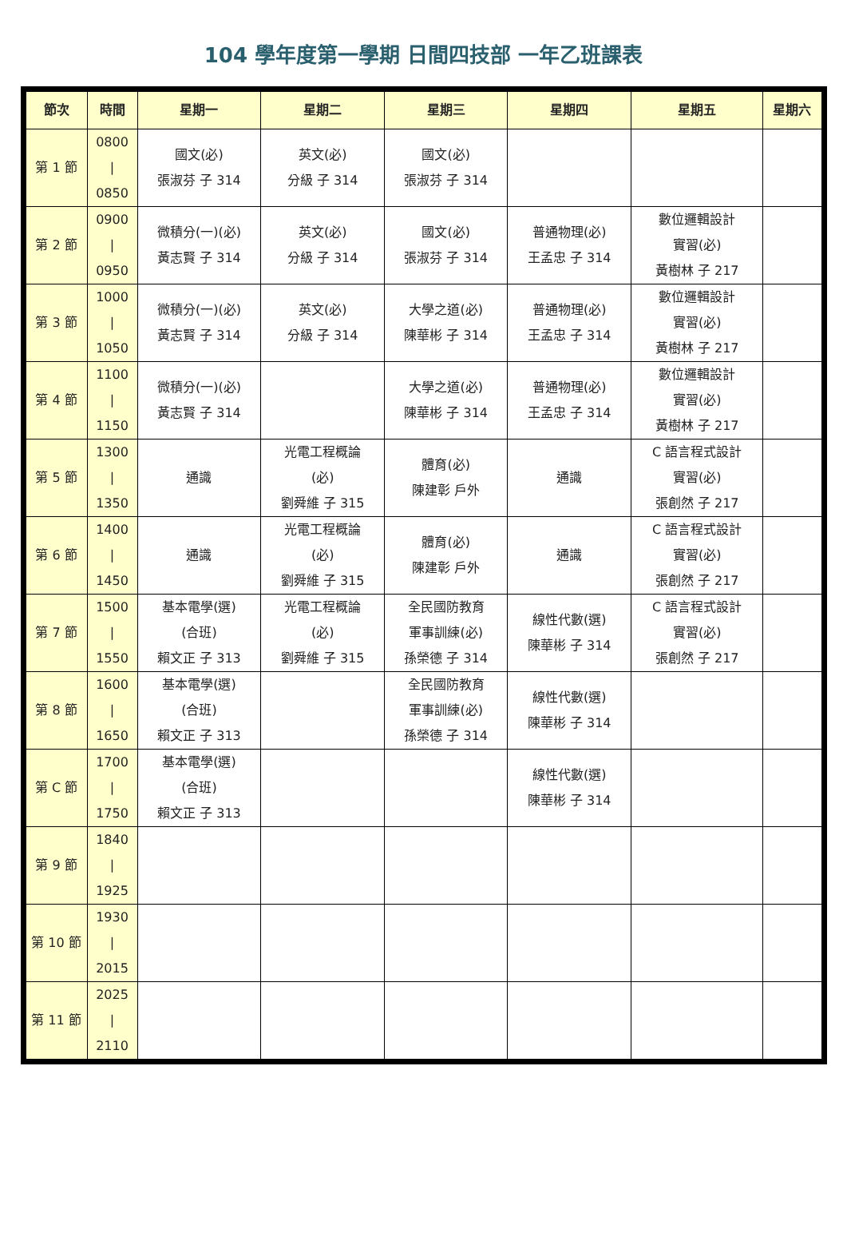104 學年度第一學期 日間四技部 一年乙班課表
| 節次 | 時間 | 星期一 | 星期二 | 星期三 | 星期四 | 星期五 | 星期六 |
| --- | --- | --- | --- | --- | --- | --- | --- |
| 第 1 節 | 0800 / 0850 | 國文(必) 張淑芬 子 314 | 英文(必) 分級 子 314 | 國文(必) 張淑芬 子 314 | | | |
| 第 2 節 | 0900 / 0950 | 微積分(一)(必) 黃志賢 子 314 | 英文(必) 分級 子 314 | 國文(必) 張淑芬 子 314 | 普通物理(必) 王孟忠 子 314 | 數位邏輯設計 實習(必) 黃樹林 子 217 | |
| 第 3 節 | 1000 / 1050 | 微積分(一)(必) 黃志賢 子 314 | 英文(必) 分級 子 314 | 大學之道(必) 陳華彬 子 314 | 普通物理(必) 王孟忠 子 314 | 數位邏輯設計 實習(必) 黃樹林 子 217 | |
| 第 4 節 | 1100 / 1150 | 微積分(一)(必) 黃志賢 子 314 | | 大學之道(必) 陳華彬 子 314 | 普通物理(必) 王孟忠 子 314 | 數位邏輯設計 實習(必) 黃樹林 子 217 | |
| 第 5 節 | 1300 / 1350 | 通識 | 光電工程概論 (必) 劉舜維 子 315 | 體育(必) 陳建彰 戶外 | 通識 | C 語言程式設計 實習(必) 張創然 子 217 | |
| 第 6 節 | 1400 / 1450 | 通識 | 光電工程概論 (必) 劉舜維 子 315 | 體育(必) 陳建彰 戶外 | 通識 | C 語言程式設計 實習(必) 張創然 子 217 | |
| 第 7 節 | 1500 / 1550 | 基本電學(選) (合班) 賴文正 子 313 | 光電工程概論 (必) 劉舜維 子 315 | 全民國防教育 軍事訓練(必) 孫榮德 子 314 | 線性代數(選) 陳華彬 子 314 | C 語言程式設計 實習(必) 張創然 子 217 | |
| 第 8 節 | 1600 / 1650 | 基本電學(選) (合班) 賴文正 子 313 | | 全民國防教育 軍事訓練(必) 孫榮德 子 314 | 線性代數(選) 陳華彬 子 314 | | |
| 第 C 節 | 1700 / 1750 | 基本電學(選) (合班) 賴文正 子 313 | | | 線性代數(選) 陳華彬 子 314 | | |
| 第 9 節 | 1840 / 1925 | | | | | | |
| 第 10 節 | 1930 / 2015 | | | | | | |
| 第 11 節 | 2025 / 2110 | | | | | | |